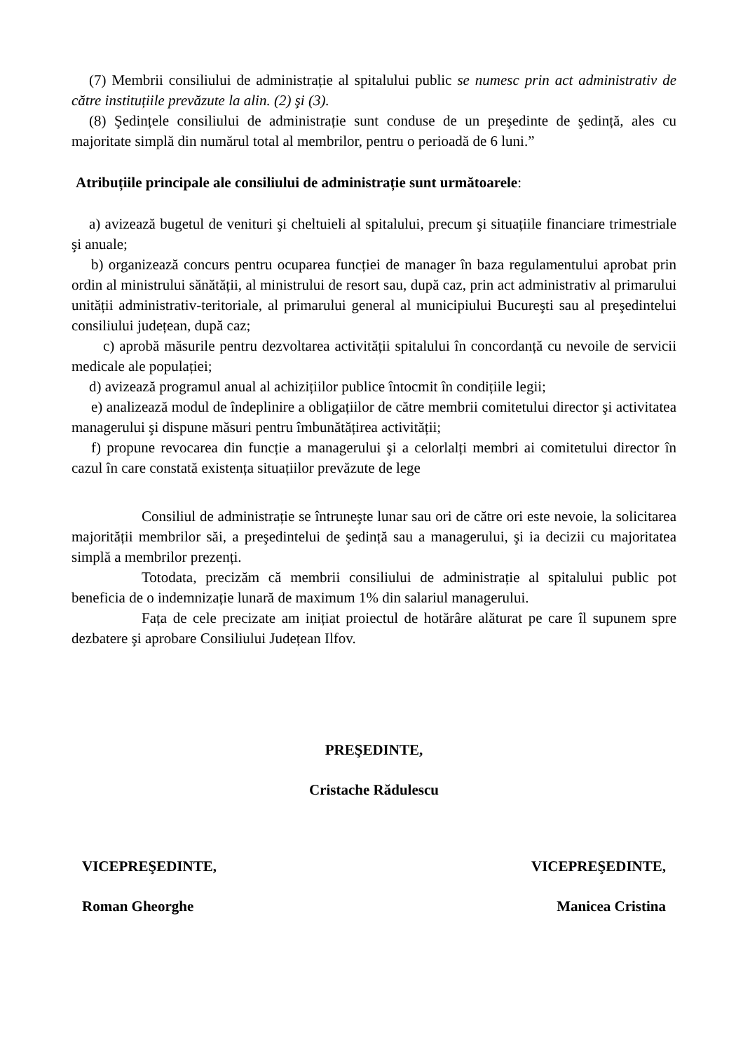(7) Membrii consiliului de administrație al spitalului public se numesc prin act administrativ de către instituțiile prevăzute la alin. (2) şi (3).
(8) Şedințele consiliului de administrație sunt conduse de un preşedinte de şedință, ales cu majoritate simplă din numărul total al membrilor, pentru o perioadă de 6 luni.”
Atribuțiile principale ale consiliului de administrație sunt următoarele:
a) avizează bugetul de venituri şi cheltuieli al spitalului, precum şi situațiile financiare trimestriale şi anuale;
b) organizează concurs pentru ocuparea funcției de manager în baza regulamentului aprobat prin ordin al ministrului sănătății, al ministrului de resort sau, după caz, prin act administrativ al primarului unității administrativ-teritoriale, al primarului general al municipiului Bucureşti sau al preşedintelui consiliului județean, după caz;
c) aprobă măsurile pentru dezvoltarea activității spitalului în concordanță cu nevoile de servicii medicale ale populației;
d) avizează programul anual al achizițiilor publice întocmit în condițiile legii;
e) analizează modul de îndeplinire a obligațiilor de către membrii comitetului director şi activitatea managerului şi dispune măsuri pentru îmbunătățirea activității;
f) propune revocarea din funcție a managerului şi a celorlalți membri ai comitetului director în cazul în care constată existența situațiilor prevăzute de lege
Consiliul de administrație se întruneşte lunar sau ori de către ori este nevoie, la solicitarea majorității membrilor săi, a preşedintelui de şedință sau a managerului, şi ia decizii cu majoritatea simplă a membrilor prezenți.
Totodata, precizăm că membrii consiliului de administrație al spitalului public pot beneficia de o indemnizație lunară de maximum 1% din salariul managerului.
Fața de cele precizate am inițiat proiectul de hotărâre alăturat pe care îl supunem spre dezbatere şi aprobare Consiliului Județean Ilfov.
PREŞEDINTE,
Cristache Rădulescu
VICEPREŞEDINTE, VICEPREŞEDINTE,
Roman Gheorghe Manicea Cristina